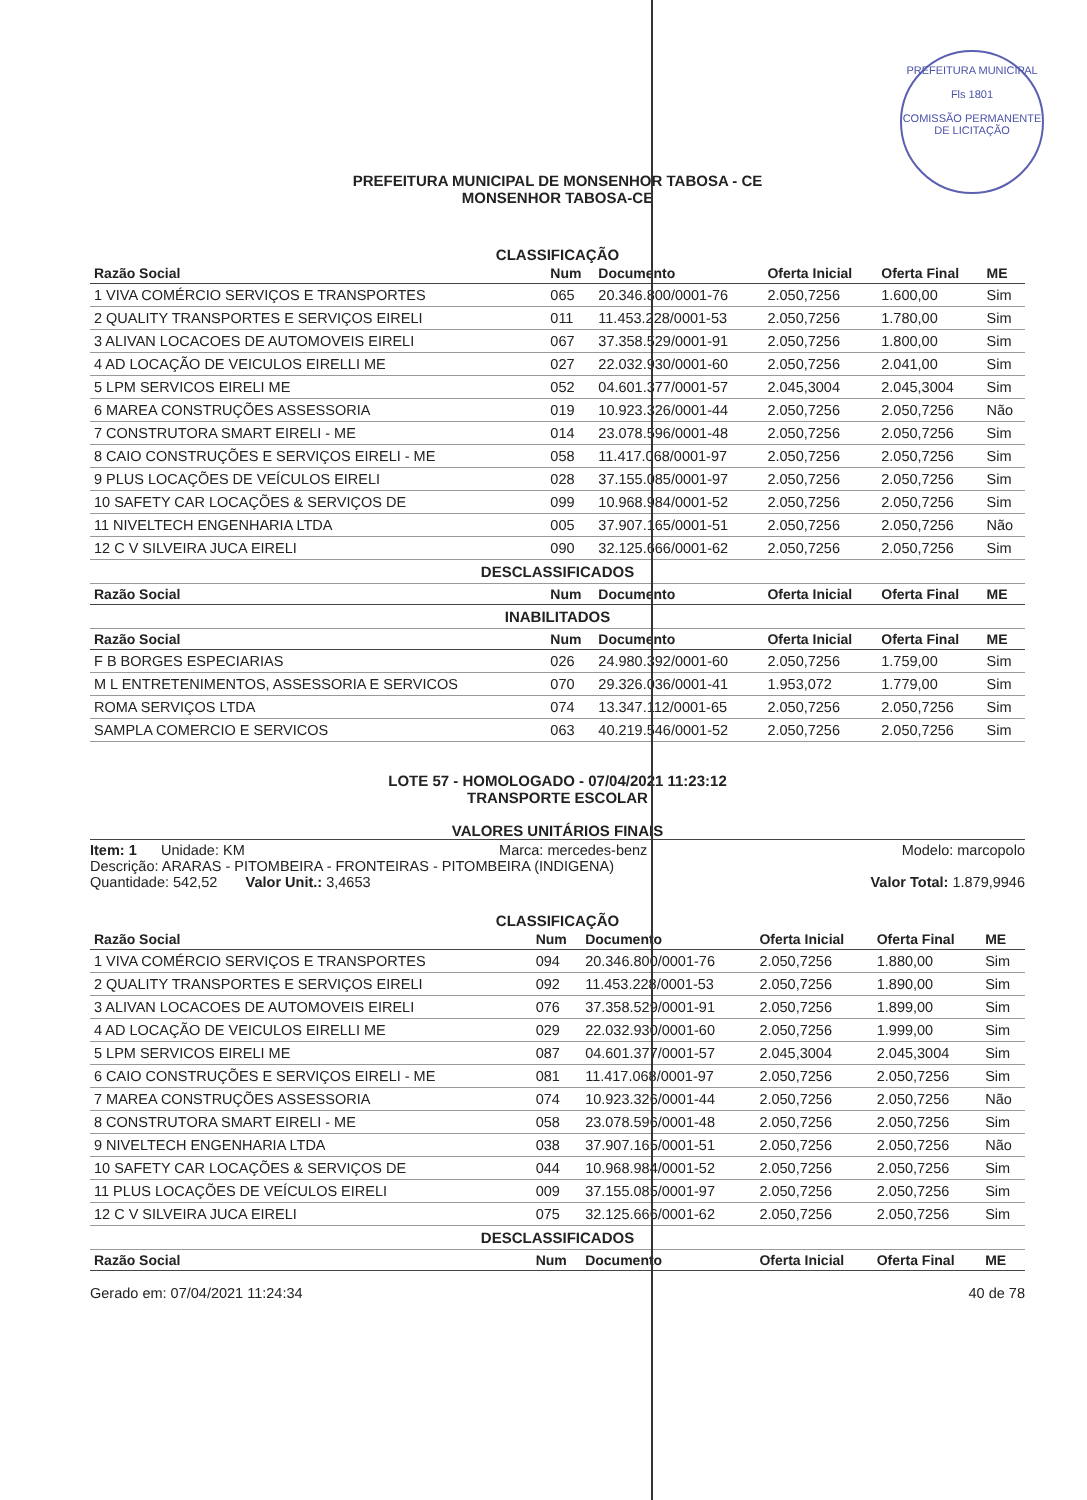PREFEITURA MUNICIPAL
Fls 1801
COMISSÃO PERMANENTE DE LICITAÇÃO
PREFEITURA MUNICIPAL DE MONSENHOR TABOSA - CE
MONSENHOR TABOSA-CE
CLASSIFICAÇÃO
| Razão Social | Num | Documento | Oferta Inicial | Oferta Final | ME |
| --- | --- | --- | --- | --- | --- |
| 1 VIVA COMÉRCIO SERVIÇOS E TRANSPORTES | 065 | 20.346.800/0001-76 | 2.050,7256 | 1.600,00 | Sim |
| 2 QUALITY TRANSPORTES E SERVIÇOS EIRELI | 011 | 11.453.228/0001-53 | 2.050,7256 | 1.780,00 | Sim |
| 3 ALIVAN LOCACOES DE AUTOMOVEIS EIRELI | 067 | 37.358.529/0001-91 | 2.050,7256 | 1.800,00 | Sim |
| 4 AD LOCAÇÃO DE VEICULOS EIRELLI ME | 027 | 22.032.930/0001-60 | 2.050,7256 | 2.041,00 | Sim |
| 5 LPM SERVICOS EIRELI ME | 052 | 04.601.377/0001-57 | 2.045,3004 | 2.045,3004 | Sim |
| 6 MAREA CONSTRUÇÕES ASSESSORIA | 019 | 10.923.326/0001-44 | 2.050,7256 | 2.050,7256 | Não |
| 7 CONSTRUTORA SMART EIRELI - ME | 014 | 23.078.596/0001-48 | 2.050,7256 | 2.050,7256 | Sim |
| 8 CAIO CONSTRUÇÕES E SERVIÇOS EIRELI - ME | 058 | 11.417.068/0001-97 | 2.050,7256 | 2.050,7256 | Sim |
| 9 PLUS LOCAÇÕES DE VEÍCULOS EIRELI | 028 | 37.155.085/0001-97 | 2.050,7256 | 2.050,7256 | Sim |
| 10 SAFETY CAR LOCAÇÕES & SERVIÇOS DE | 099 | 10.968.984/0001-52 | 2.050,7256 | 2.050,7256 | Sim |
| 11 NIVELTECH ENGENHARIA LTDA | 005 | 37.907.165/0001-51 | 2.050,7256 | 2.050,7256 | Não |
| 12 C V SILVEIRA JUCA EIRELI | 090 | 32.125.666/0001-62 | 2.050,7256 | 2.050,7256 | Sim |
| DESCLASSIFICADOS | | | | | |
| Razão Social | Num | Documento | Oferta Inicial | Oferta Final | ME |
| INABILITADOS | | | | | |
| Razão Social | Num | Documento | Oferta Inicial | Oferta Final | ME |
| F B BORGES ESPECIARIAS | 026 | 24.980.392/0001-60 | 2.050,7256 | 1.759,00 | Sim |
| M L ENTRETENIMENTOS, ASSESSORIA E SERVICOS | 070 | 29.326.036/0001-41 | 1.953,072 | 1.779,00 | Sim |
| ROMA SERVIÇOS LTDA | 074 | 13.347.112/0001-65 | 2.050,7256 | 2.050,7256 | Sim |
| SAMPLA COMERCIO E SERVICOS | 063 | 40.219.546/0001-52 | 2.050,7256 | 2.050,7256 | Sim |
LOTE 57 - HOMOLOGADO - 07/04/2021 11:23:12
TRANSPORTE ESCOLAR
VALORES UNITÁRIOS FINAIS
Item: 1 Unidade: KM Marca: mercedes-benz Modelo: marcopolo
Descrição: ARARAS - PITOMBEIRA - FRONTEIRAS - PITOMBEIRA (INDIGENA)
Quantidade: 542,52 Valor Unit.: 3,4653 Valor Total: 1.879,9946
CLASSIFICAÇÃO
| Razão Social | Num | Documento | Oferta Inicial | Oferta Final | ME |
| --- | --- | --- | --- | --- | --- |
| 1 VIVA COMÉRCIO SERVIÇOS E TRANSPORTES | 094 | 20.346.800/0001-76 | 2.050,7256 | 1.880,00 | Sim |
| 2 QUALITY TRANSPORTES E SERVIÇOS EIRELI | 092 | 11.453.228/0001-53 | 2.050,7256 | 1.890,00 | Sim |
| 3 ALIVAN LOCACOES DE AUTOMOVEIS EIRELI | 076 | 37.358.529/0001-91 | 2.050,7256 | 1.899,00 | Sim |
| 4 AD LOCAÇÃO DE VEICULOS EIRELLI ME | 029 | 22.032.930/0001-60 | 2.050,7256 | 1.999,00 | Sim |
| 5 LPM SERVICOS EIRELI ME | 087 | 04.601.377/0001-57 | 2.045,3004 | 2.045,3004 | Sim |
| 6 CAIO CONSTRUÇÕES E SERVIÇOS EIRELI - ME | 081 | 11.417.068/0001-97 | 2.050,7256 | 2.050,7256 | Sim |
| 7 MAREA CONSTRUÇÕES ASSESSORIA | 074 | 10.923.326/0001-44 | 2.050,7256 | 2.050,7256 | Não |
| 8 CONSTRUTORA SMART EIRELI - ME | 058 | 23.078.596/0001-48 | 2.050,7256 | 2.050,7256 | Sim |
| 9 NIVELTECH ENGENHARIA LTDA | 038 | 37.907.165/0001-51 | 2.050,7256 | 2.050,7256 | Não |
| 10 SAFETY CAR LOCAÇÕES & SERVIÇOS DE | 044 | 10.968.984/0001-52 | 2.050,7256 | 2.050,7256 | Sim |
| 11 PLUS LOCAÇÕES DE VEÍCULOS EIRELI | 009 | 37.155.085/0001-97 | 2.050,7256 | 2.050,7256 | Sim |
| 12 C V SILVEIRA JUCA EIRELI | 075 | 32.125.666/0001-62 | 2.050,7256 | 2.050,7256 | Sim |
| DESCLASSIFICADOS | | | | | |
| Razão Social | Num | Documento | Oferta Inicial | Oferta Final | ME |
Gerado em: 07/04/2021 11:24:34 40 de 78